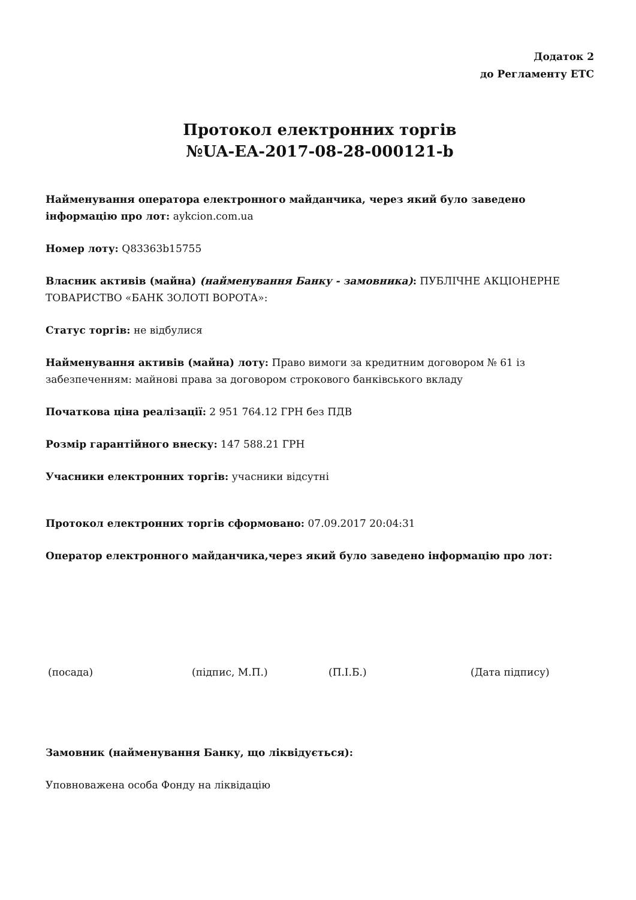Додаток 2
до Регламенту ЕТС
Протокол електронних торгів
№UA-EA-2017-08-28-000121-b
Найменування оператора електронного майданчика, через який було заведено інформацію про лот: aykcion.com.ua
Номер лоту: Q83363b15755
Власник активів (майна) (найменування Банку - замовника): ПУБЛІЧНЕ АКЦІОНЕРНЕ ТОВАРИСТВО «БАНК ЗОЛОТІ ВОРОТА»:
Статус торгів: не відбулися
Найменування активів (майна) лоту: Право вимоги за кредитним договором № 61 із забезпеченням: майнові права за договором строкового банківського вкладу
Початкова ціна реалізації: 2 951 764.12 ГРН без ПДВ
Розмір гарантійного внеску: 147 588.21 ГРН
Учасники електронних торгів: учасники відсутні
Протокол електронних торгів сформовано: 07.09.2017 20:04:31
Оператор електронного майданчика,через який було заведено інформацію про лот:
(посада) (підпис, М.П.) (П.І.Б.) (Дата підпису)
Замовник (найменування Банку, що ліквідується):
Уповноважена особа Фонду на ліквідацію